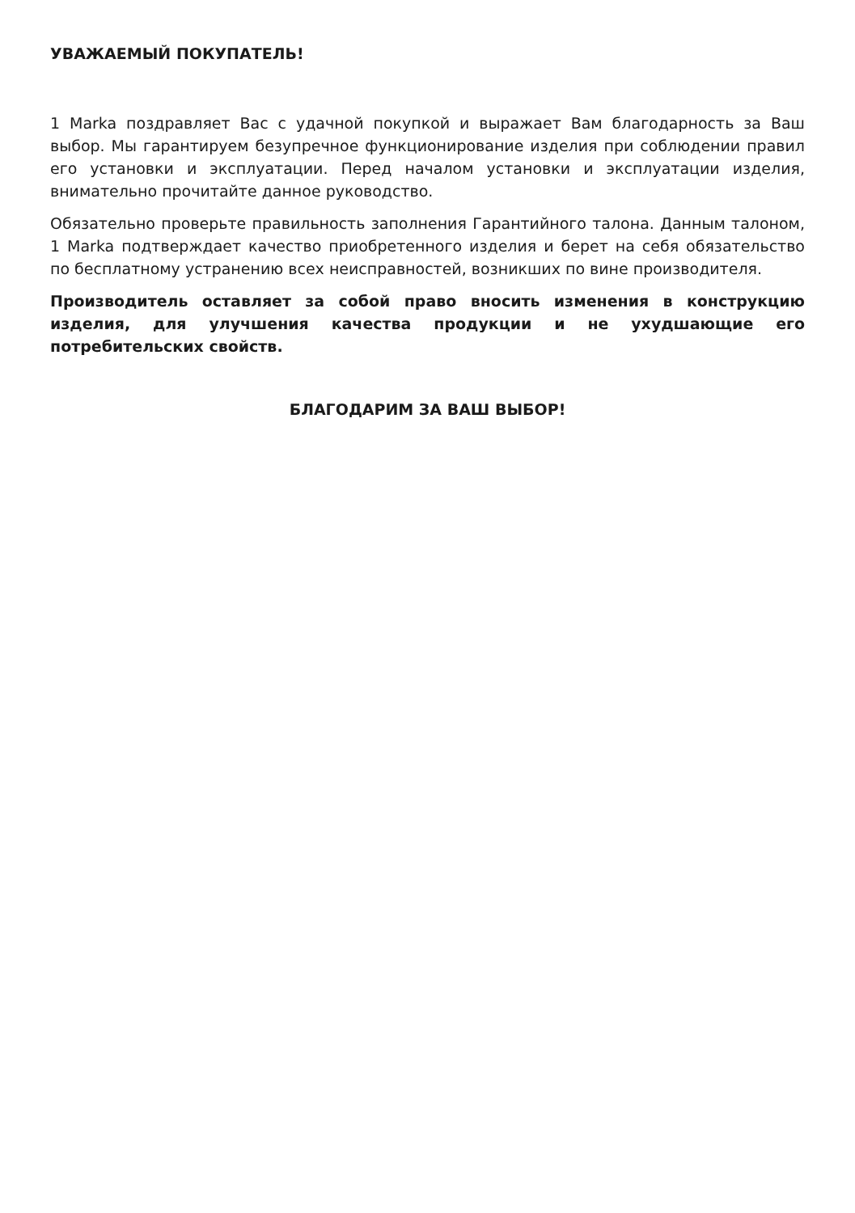УВАЖАЕМЫЙ ПОКУПАТЕЛЬ!
1 Marka поздравляет Вас с удачной покупкой и выражает Вам благодарность за Ваш выбор. Мы гарантируем безупречное функционирование изделия при соблюдении правил его установки и эксплуатации. Перед началом установки и эксплуатации изделия, внимательно прочитайте данное руководство.
Обязательно проверьте правильность заполнения Гарантийного талона. Данным талоном, 1 Marka подтверждает качество приобретенного изделия и берет на себя обязательство по бесплатному устранению всех неисправностей, возникших по вине производителя.
Производитель оставляет за собой право вносить изменения в конструкцию изделия, для улучшения качества продукции и не ухудшающие его потребительских свойств.
БЛАГОДАРИМ ЗА ВАШ ВЫБОР!